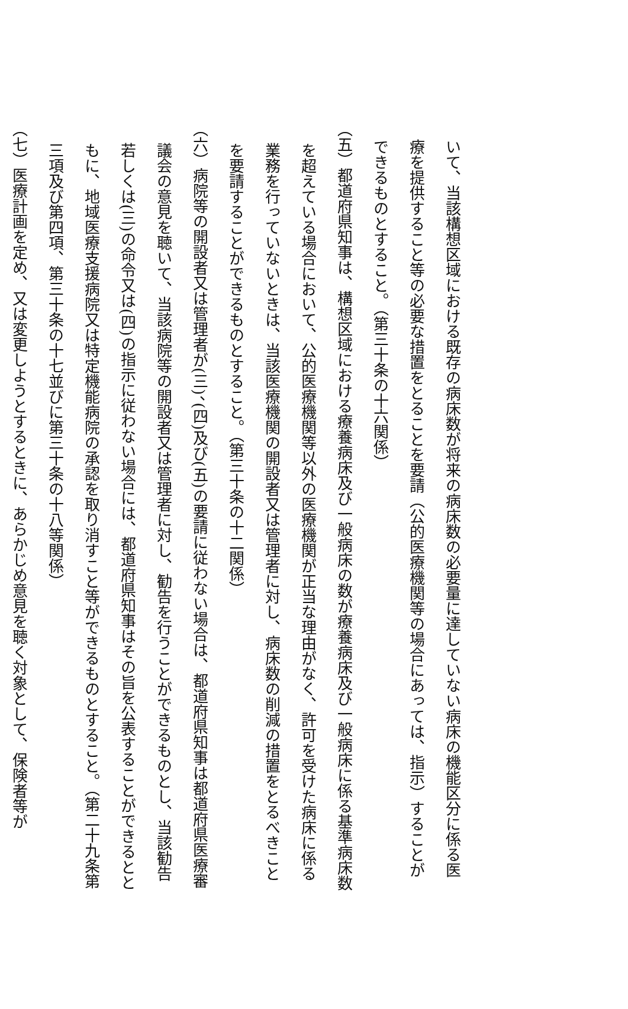いて、当該構想区域における既存の病床数が将来の病床数の必要量に達していない病床の機能区分に係る医療を提供すること等の必要な措置をとることを要請（公的医療機関等の場合にあっては、指示）することができるものとすること。（第三十条の十六関係）
（五）都道府県知事は、構想区域における療養病床及び一般病床の数が療養病床及び一般病床に係る基準病床数を超えている場合において、公的医療機関等以外の医療機関が正当な理由がなく、許可を受けた病床に係る業務を行っていないときは、当該医療機関の開設者又は管理者に対し、病床数の削減の措置をとるべきことを要請することができるものとすること。（第三十条の十二関係）
（六）病院等の開設者又は管理者が(三)、(四)及び(五)の要請に従わない場合は、都道府県知事は都道府県医療審議会の意見を聴いて、当該病院等の開設者又は管理者に対し、勧告を行うことができるものとし、当該勧告若しくは(三)の命令又は(四)の指示に従わない場合には、都道府県知事はその旨を公表することができるとともに、地域医療支援病院又は特定機能病院の承認を取り消すこと等ができるものとすること。（第二十九条第三項及び第四項、第三十条の十七並びに第三十条の十八等関係）
（七）医療計画を定め、又は変更しようとするときに、あらかじめ意見を聴く対象として、保険者等が